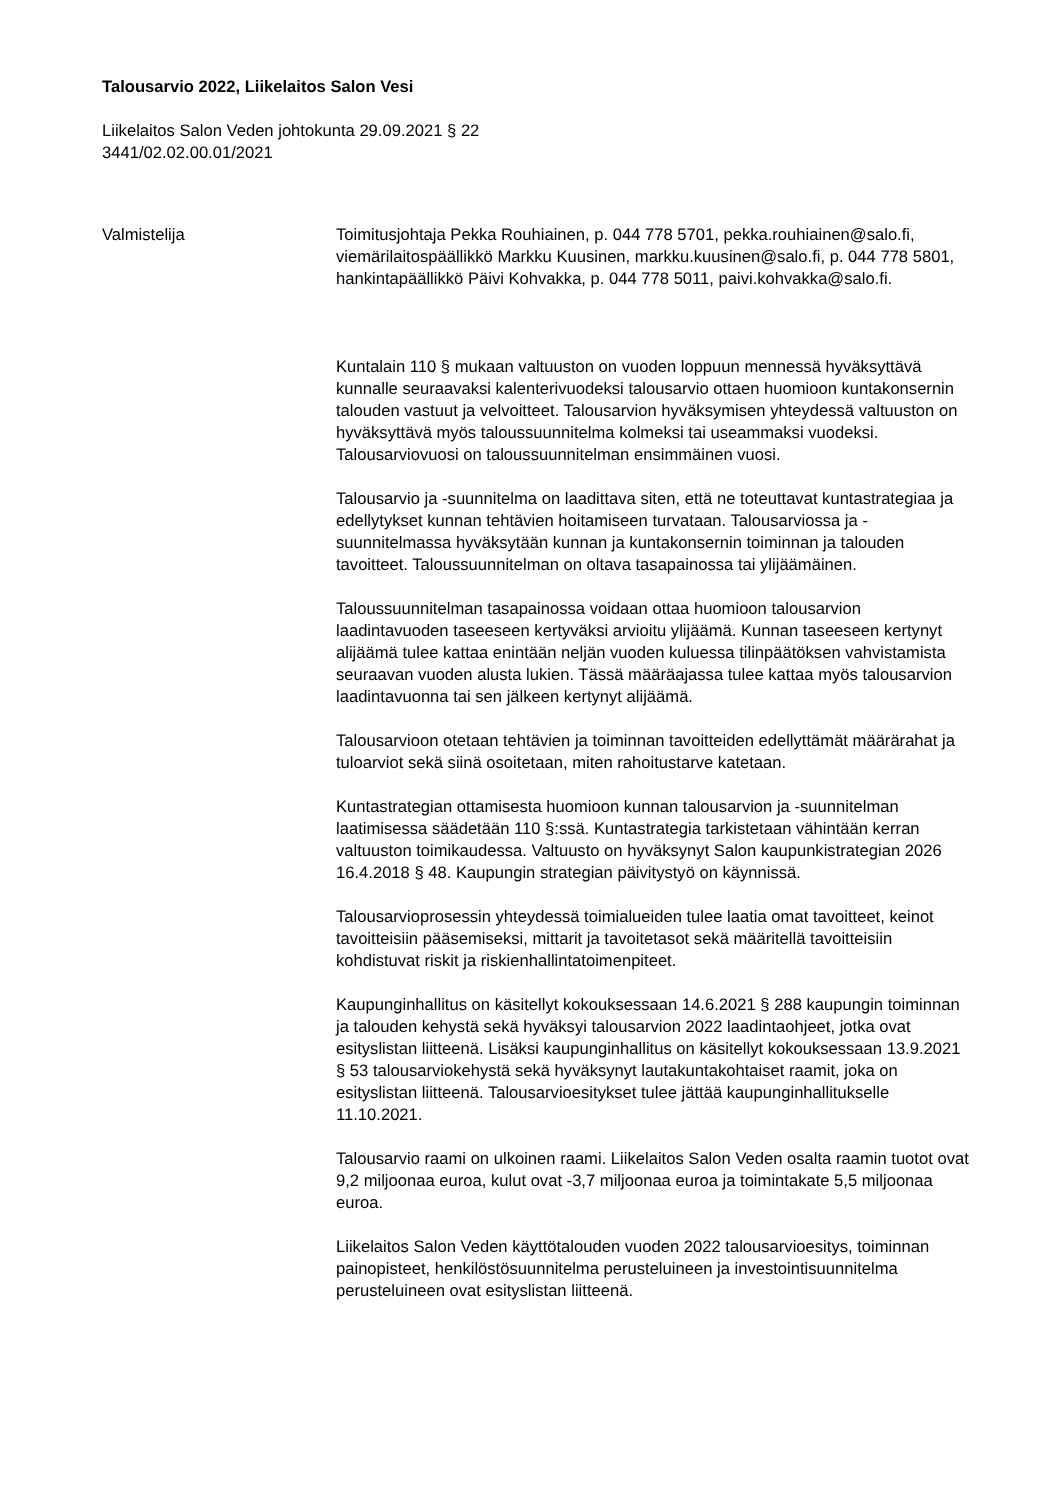Talousarvio 2022, Liikelaitos Salon Vesi
Liikelaitos Salon Veden johtokunta 29.09.2021 § 22
3441/02.02.00.01/2021
Valmistelija Toimitusjohtaja Pekka Rouhiainen, p. 044 778 5701, pekka.rouhiainen@salo.fi, viemärilaitospäällikkö Markku Kuusinen, markku.kuusinen@salo.fi, p. 044 778 5801, hankintapäällikkö Päivi Kohvakka, p. 044 778 5011, paivi.kohvakka@salo.fi.
Kuntalain 110 § mukaan valtuuston on vuoden loppuun mennessä hyväksyttävä kunnalle seuraavaksi kalenterivuodeksi talousarvio ottaen huomioon kuntakonsernin talouden vastuut ja velvoitteet. Talousarvion hyväksymisen yhteydessä valtuuston on hyväksyttävä myös taloussuunnitelma kolmeksi tai useammaksi vuodeksi. Talousarviovuosi on taloussuunnitelman ensimmäinen vuosi.
Talousarvio ja -suunnitelma on laadittava siten, että ne toteuttavat kuntastrategiaa ja edellytykset kunnan tehtävien hoitamiseen turvataan. Talousarviossa ja -suunnitelmassa hyväksytään kunnan ja kuntakonsernin toiminnan ja talouden tavoitteet. Taloussuunnitelman on oltava tasapainossa tai ylijäämäinen.
Taloussuunnitelman tasapainossa voidaan ottaa huomioon talousarvion laadintavuoden taseeseen kertyväksi arvioitu ylijäämä. Kunnan taseeseen kertynyt alijäämä tulee kattaa enintään neljän vuoden kuluessa tilinpäätöksen vahvistamista seuraavan vuoden alusta lukien. Tässä määräajassa tulee kattaa myös talousarvion laadintavuonna tai sen jälkeen kertynyt alijäämä.
Talousarvioon otetaan tehtävien ja toiminnan tavoitteiden edellyttämät määrärahat ja tuloarviot sekä siinä osoitetaan, miten rahoitustarve katetaan.
Kuntastrategian ottamisesta huomioon kunnan talousarvion ja -suunnitelman laatimisessa säädetään 110 §:ssä. Kuntastrategia tarkistetaan vähintään kerran valtuuston toimikaudessa. Valtuusto on hyväksynyt Salon kaupunkistrategian 2026 16.4.2018 § 48. Kaupungin strategian päivitystyö on käynnissä.
Talousarvioprosessin yhteydessä toimialueiden tulee laatia omat tavoitteet, keinot tavoitteisiin pääsemiseksi, mittarit ja tavoitetasot sekä määritellä tavoitteisiin kohdistuvat riskit ja riskienhallintatoimenpiteet.
Kaupunginhallitus on käsitellyt kokouksessaan 14.6.2021 § 288 kaupungin toiminnan ja talouden kehystä sekä hyväksyi talousarvion 2022 laadintaohjeet, jotka ovat esityslistan liitteenä. Lisäksi kaupunginhallitus on käsitellyt kokouksessaan 13.9.2021 § 53 talousarviokehystä sekä hyväksynyt lautakuntakohtaiset raamit, joka on esityslistan liitteenä. Talousarvioesitykset tulee jättää kaupunginhallitukselle 11.10.2021.
Talousarvio raami on ulkoinen raami. Liikelaitos Salon Veden osalta raamin tuotot ovat 9,2 miljoonaa euroa, kulut ovat -3,7 miljoonaa euroa ja toimintakate 5,5 miljoonaa euroa.
Liikelaitos Salon Veden käyttötalouden vuoden 2022 talousarvioesitys, toiminnan painopisteet, henkilöstösuunnitelma perusteluineen ja investointisuunnitelma perusteluineen ovat esityslistan liitteenä.